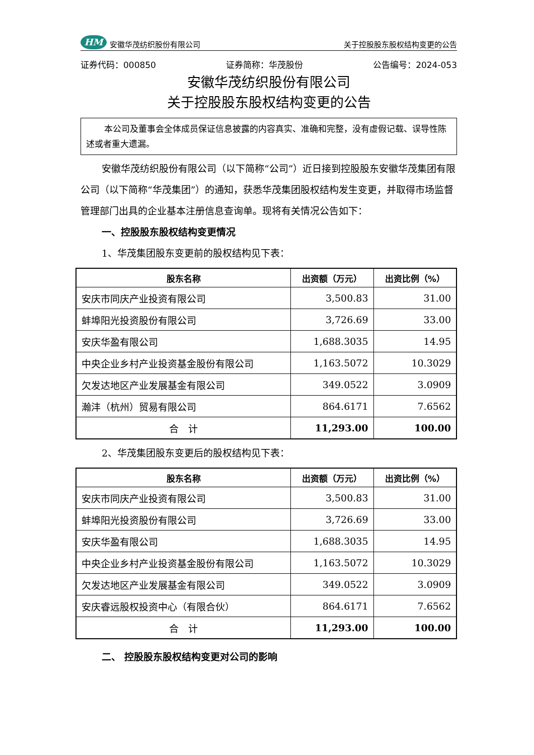HM 安徽华茂纺织股份有限公司
关于控股股东股权结构变更的公告
证券代码：000850 证券简称：华茂股份 公告编号：2024-053
安徽华茂纺织股份有限公司
关于控股股东股权结构变更的公告
本公司及董事会全体成员保证信息披露的内容真实、准确和完整，没有虚假记载、误导性陈述或者重大遗漏。
安徽华茂纺织股份有限公司（以下简称“公司”）近日接到控股股东安徽华茂集团有限公司（以下简称“华茂集团”）的通知，获悉华茂集团股权结构发生变更，并取得市场监督管理部门出具的企业基本注册信息查询单。现将有关情况公告如下：
一、控股股东股权结构变更情况
1、华茂集团股东变更前的股权结构见下表：
| 股东名称 | 出资额（万元） | 出资比例（%） |
| --- | --- | --- |
| 安庆市同庆产业投资有限公司 | 3,500.83 | 31.00 |
| 蚌埠阳光投资股份有限公司 | 3,726.69 | 33.00 |
| 安庆华盈有限公司 | 1,688.3035 | 14.95 |
| 中央企业乡村产业投资基金股份有限公司 | 1,163.5072 | 10.3029 |
| 欠发达地区产业发展基金有限公司 | 349.0522 | 3.0909 |
| 瀚沣（杭州）贸易有限公司 | 864.6171 | 7.6562 |
| 合 计 | 11,293.00 | 100.00 |
2、华茂集团股东变更后的股权结构见下表：
| 股东名称 | 出资额（万元） | 出资比例（%） |
| --- | --- | --- |
| 安庆市同庆产业投资有限公司 | 3,500.83 | 31.00 |
| 蚌埠阳光投资股份有限公司 | 3,726.69 | 33.00 |
| 安庆华盈有限公司 | 1,688.3035 | 14.95 |
| 中央企业乡村产业投资基金股份有限公司 | 1,163.5072 | 10.3029 |
| 欠发达地区产业发展基金有限公司 | 349.0522 | 3.0909 |
| 安庆睿远股权投资中心（有限合伙） | 864.6171 | 7.6562 |
| 合 计 | 11,293.00 | 100.00 |
二、 控股股东股权结构变更对公司的影响